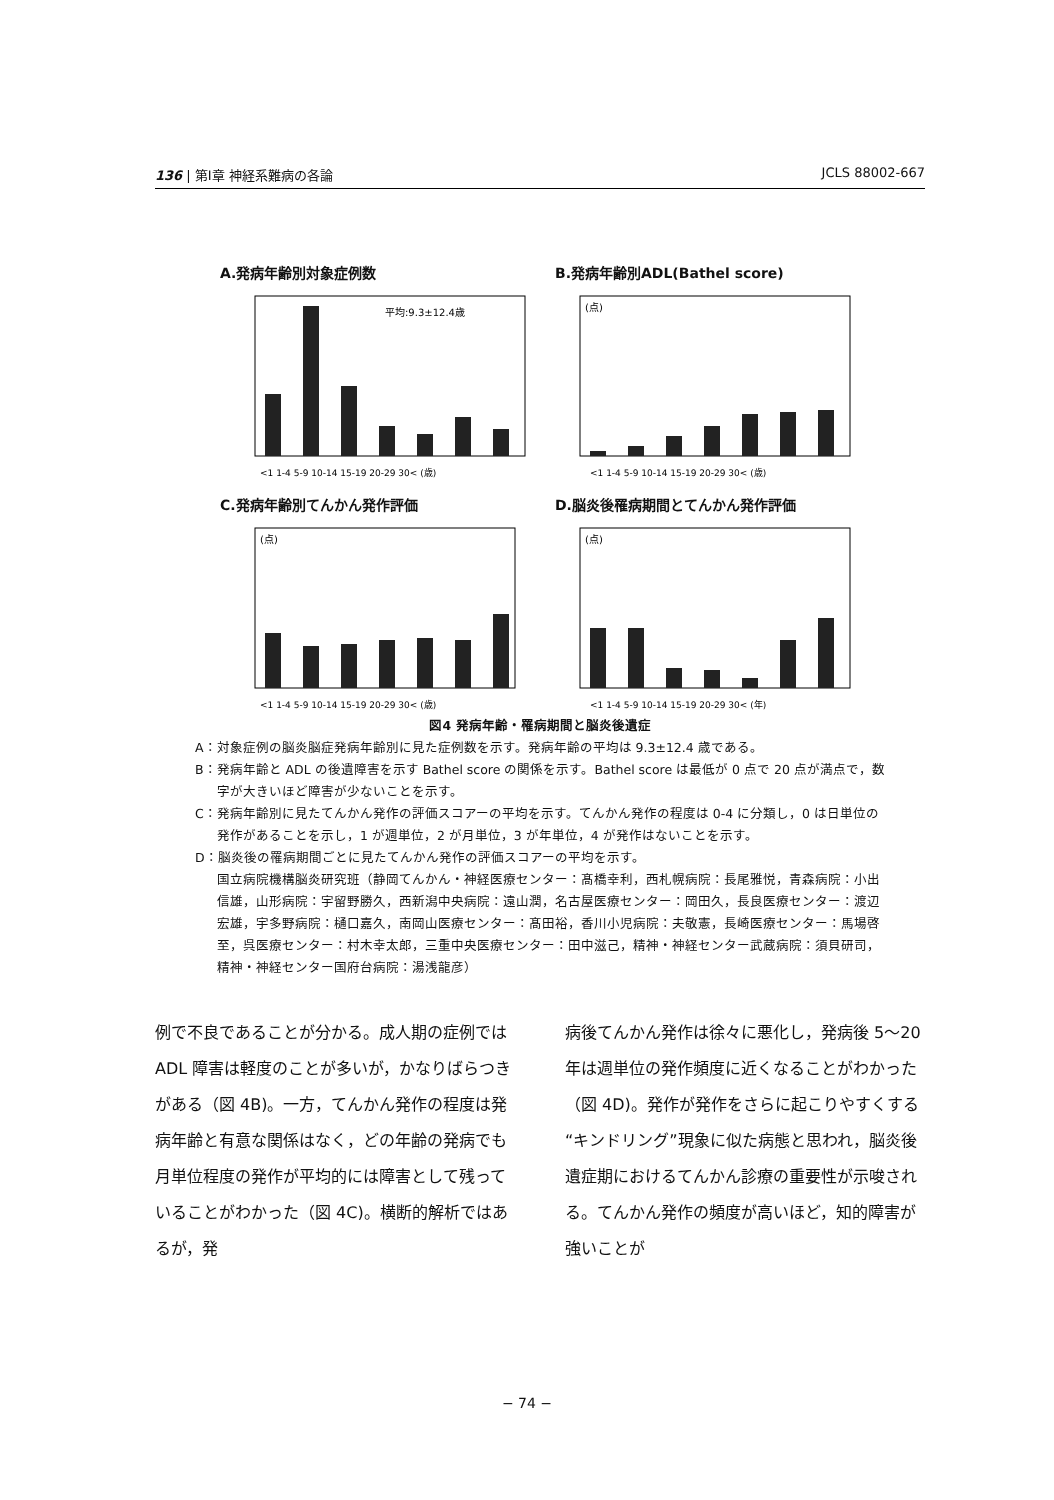136 | 第Ⅰ章 神経系難病の各論 JCLS 88002-667
A.発病年齢別対象症例数
平均:9.3±12.4歳
<1 1-4 5-9 10-14 15-19 20-29 30< (歳)
B.発病年齢別ADL(Bathel score)
(点)
<1 1-4 5-9 10-14 15-19 20-29 30< (歳)
C.発病年齢別てんかん発作評価
(点)
<1 1-4 5-9 10-14 15-19 20-29 30< (歳)
D.脳炎後罹病期間とてんかん発作評価
(点)
<1 1-4 5-9 10-14 15-19 20-29 30< (年)
図4 発病年齢・罹病期間と脳炎後遺症
A：対象症例の脳炎脳症発病年齢別に見た症例数を示す。発病年齢の平均は 9.3±12.4 歳である。
B：発病年齢と ADL の後遺障害を示す Bathel score の関係を示す。Bathel score は最低が 0 点で 20 点が満点で，数字が大きいほど障害が少ないことを示す。
C：発病年齢別に見たてんかん発作の評価スコアーの平均を示す。てんかん発作の程度は 0-4 に分類し，0 は日単位の発作があることを示し，1 が週単位，2 が月単位，3 が年単位，4 が発作はないことを示す。
D：脳炎後の罹病期間ごとに見たてんかん発作の評価スコアーの平均を示す。
国立病院機構脳炎研究班（静岡てんかん・神経医療センター：髙橋幸利，西札幌病院：長尾雅悦，青森病院：小出信雄，山形病院：宇留野勝久，西新潟中央病院：遠山潤，名古屋医療センター：岡田久，長良医療センター：渡辺宏雄，宇多野病院：樋口嘉久，南岡山医療センター：髙田裕，香川小児病院：夫敬憲，長崎医療センター：馬場啓至，呉医療センター：村木幸太郎，三重中央医療センター：田中滋己，精神・神経センター武蔵病院：須貝研司，精神・神経センター国府台病院：湯浅龍彦）
例で不良であることが分かる。成人期の症例では ADL 障害は軽度のことが多いが，かなりばらつきがある（図 4B)。一方，てんかん発作の程度は発病年齢と有意な関係はなく，どの年齢の発病でも月単位程度の発作が平均的には障害として残っていることがわかった（図 4C)。横断的解析ではあるが，発
病後てんかん発作は徐々に悪化し，発病後 5〜20 年は週単位の発作頻度に近くなることがわかった（図 4D)。発作が発作をさらに起こりやすくする“キンドリング”現象に似た病態と思われ，脳炎後遺症期におけるてんかん診療の重要性が示唆される。てんかん発作の頻度が高いほど，知的障害が強いことが
− 74 −